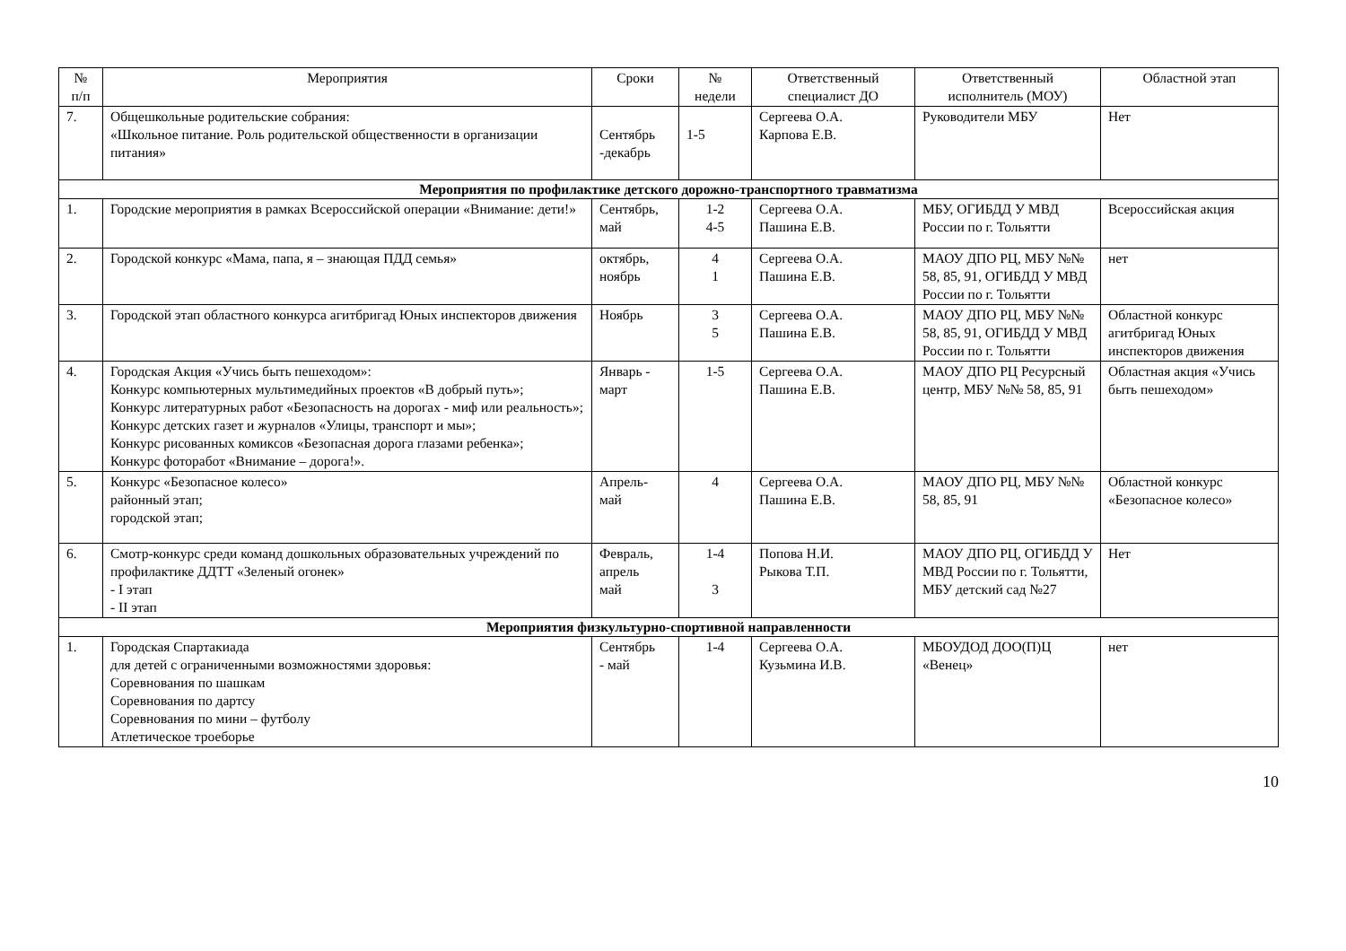| № п/п | Мероприятия | Сроки | № недели | Ответственный специалист ДО | Ответственный исполнитель (МОУ) | Областной этап |
| --- | --- | --- | --- | --- | --- | --- |
| 7. | Общешкольные родительские собрания: «Школьное питание. Роль родительской общественности в организации питания» | Сентябрь -декабрь | 1-5 | Сергеева О.А. Карпова Е.В. | Руководители МБУ | Нет |
| Мероприятия по профилактике детского дорожно-транспортного травматизма | | | | | | |
| 1. | Городские мероприятия в рамках Всероссийской операции «Внимание: дети!» | Сентябрь, май | 1-2 4-5 | Сергеева О.А. Пашина Е.В. | МБУ, ОГИБДД У МВД России по г. Тольятти | Всероссийская акция |
| 2. | Городской конкурс «Мама, папа, я – знающая ПДД семья» | октябрь, ноябрь | 4 1 | Сергеева О.А. Пашина Е.В. | МАОУ ДПО РЦ, МБУ №№ 58, 85, 91, ОГИБДД У МВД России по г. Тольятти | нет |
| 3. | Городской этап областного конкурса агитбригад Юных инспекторов движения | Ноябрь | 3 5 | Сергеева О.А. Пашина Е.В. | МАОУ ДПО РЦ, МБУ №№ 58, 85, 91, ОГИБДД У МВД России по г. Тольятти | Областной конкурс агитбригад Юных инспекторов движения |
| 4. | Городская Акция «Учись быть пешеходом»: Конкурс компьютерных мультимедийных проектов «В добрый путь»; Конкурс литературных работ «Безопасность на дорогах - миф или реальность»; Конкурс детских газет и журналов «Улицы, транспорт и мы»; Конкурс рисованных комиксов «Безопасная дорога глазами ребенка»; Конкурс фоторабот «Внимание – дорога!». | Январь - март | 1-5 | Сергеева О.А. Пашина Е.В. | МАОУ ДПО РЦ Ресурсный центр, МБУ №№ 58, 85, 91 | Областная акция «Учись быть пешеходом» |
| 5. | Конкурс «Безопасное колесо» районный этап; городской этап; | Апрель- май | 4 | Сергеева О.А. Пашина Е.В. | МАОУ ДПО РЦ, МБУ №№ 58, 85, 91 | Областной конкурс «Безопасное колесо» |
| 6. | Смотр-конкурс среди команд дошкольных образовательных учреждений по профилактике ДДТТ «Зеленый огонек» - I этап - II этап | Февраль, апрель май | 1-4 3 | Попова Н.И. Рыкова Т.П. | МАОУ ДПО РЦ, ОГИБДД У МВД России по г. Тольятти, МБУ детский сад №27 | Нет |
| Мероприятия физкультурно-спортивной направленности | | | | | | |
| 1. | Городская Спартакиада для детей с ограниченными возможностями здоровья: Соревнования по шашкам Соревнования по дартсу Соревнования по мини – футболу Атлетическое троеборье | Сентябрь - май | 1-4 | Сергеева О.А. Кузьмина И.В. | МБОУДОД ДОО(П)Ц «Венец» | нет |
10